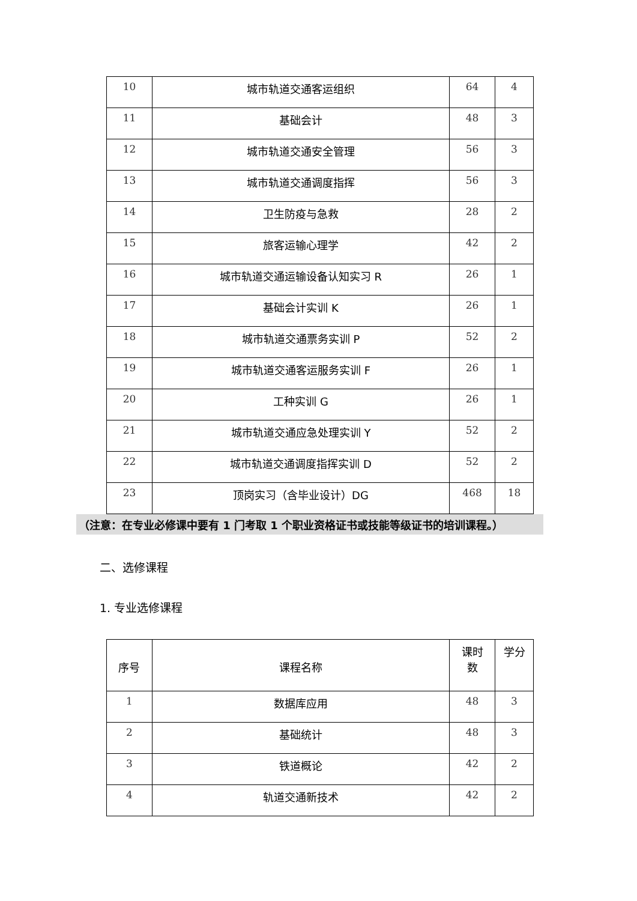| 10 | 城市轨道交通客运组织 | 64 | 4 |
| 11 | 基础会计 | 48 | 3 |
| 12 | 城市轨道交通安全管理 | 56 | 3 |
| 13 | 城市轨道交通调度指挥 | 56 | 3 |
| 14 | 卫生防疫与急救 | 28 | 2 |
| 15 | 旅客运输心理学 | 42 | 2 |
| 16 | 城市轨道交通运输设备认知实习 R | 26 | 1 |
| 17 | 基础会计实训 K | 26 | 1 |
| 18 | 城市轨道交通票务实训 P | 52 | 2 |
| 19 | 城市轨道交通客运服务实训 F | 26 | 1 |
| 20 | 工种实训 G | 26 | 1 |
| 21 | 城市轨道交通应急处理实训 Y | 52 | 2 |
| 22 | 城市轨道交通调度指挥实训 D | 52 | 2 |
| 23 | 顶岗实习（含毕业设计）DG | 468 | 18 |
（注意：在专业必修课中要有 1 门考取 1 个职业资格证书或技能等级证书的培训课程。）
二、选修课程
1. 专业选修课程
| 序号 | 课程名称 | 课时 数 | 学分 |
| 1 | 数据库应用 | 48 | 3 |
| 2 | 基础统计 | 48 | 3 |
| 3 | 铁道概论 | 42 | 2 |
| 4 | 轨道交通新技术 | 42 | 2 |